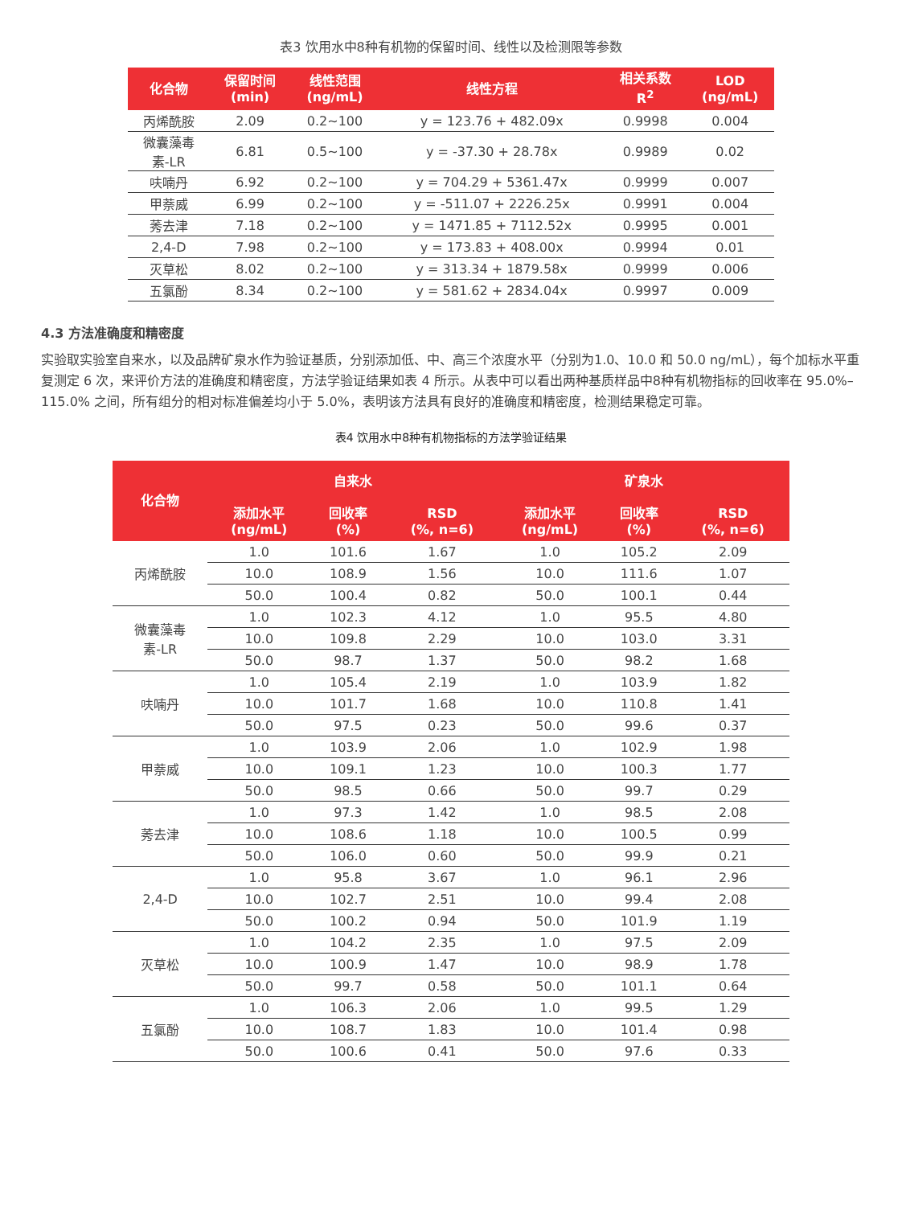表3 饮用水中8种有机物的保留时间、线性以及检测限等参数
| 化合物 | 保留时间 (min) | 线性范围 (ng/mL) | 线性方程 | 相关系数 R<sup>2</sup> | LOD (ng/mL) |
| --- | --- | --- | --- | --- | --- |
| 丙烯酰胺 | 2.09 | 0.2~100 | y = 123.76 + 482.09x | 0.9998 | 0.004 |
| 微囊藻毒 素-LR | 6.81 | 0.5~100 | y = -37.30 + 28.78x | 0.9989 | 0.02 |
| 呋喃丹 | 6.92 | 0.2~100 | y = 704.29 + 5361.47x | 0.9999 | 0.007 |
| 甲萘威 | 6.99 | 0.2~100 | y = -511.07 + 2226.25x | 0.9991 | 0.004 |
| 莠去津 | 7.18 | 0.2~100 | y = 1471.85 + 7112.52x | 0.9995 | 0.001 |
| 2,4-D | 7.98 | 0.2~100 | y = 173.83 + 408.00x | 0.9994 | 0.01 |
| 灭草松 | 8.02 | 0.2~100 | y = 313.34 + 1879.58x | 0.9999 | 0.006 |
| 五氯酚 | 8.34 | 0.2~100 | y = 581.62 + 2834.04x | 0.9997 | 0.009 |
4.3 方法准确度和精密度
实验取实验室自来水，以及品牌矿泉水作为验证基质，分别添加低、中、高三个浓度水平（分别为1.0、10.0 和 50.0 ng/mL），每个加标水平重复测定 6 次，来评价方法的准确度和精密度，方法学验证结果如表 4 所示。从表中可以看出两种基质样品中8种有机物指标的回收率在 95.0%–115.0% 之间，所有组分的相对标准偏差均小于 5.0%，表明该方法具有良好的准确度和精密度，检测结果稳定可靠。
表4 饮用水中8种有机物指标的方法学验证结果
| 化合物 | 自来水 | | | 矿泉水 | | |
| --- | --- | --- | --- | --- | --- | --- |
| | 添加水平 (ng/mL) | 回收率 (%) | RSD (%, n=6) | 添加水平 (ng/mL) | 回收率 (%) | RSD (%, n=6) |
| 丙烯酰胺 | 1.0 | 101.6 | 1.67 | 1.0 | 105.2 | 2.09 |
| | 10.0 | 108.9 | 1.56 | 10.0 | 111.6 | 1.07 |
| | 50.0 | 100.4 | 0.82 | 50.0 | 100.1 | 0.44 |
| 微囊藻毒 素-LR | 1.0 | 102.3 | 4.12 | 1.0 | 95.5 | 4.80 |
| | 10.0 | 109.8 | 2.29 | 10.0 | 103.0 | 3.31 |
| | 50.0 | 98.7 | 1.37 | 50.0 | 98.2 | 1.68 |
| 呋喃丹 | 1.0 | 105.4 | 2.19 | 1.0 | 103.9 | 1.82 |
| | 10.0 | 101.7 | 1.68 | 10.0 | 110.8 | 1.41 |
| | 50.0 | 97.5 | 0.23 | 50.0 | 99.6 | 0.37 |
| 甲萘威 | 1.0 | 103.9 | 2.06 | 1.0 | 102.9 | 1.98 |
| | 10.0 | 109.1 | 1.23 | 10.0 | 100.3 | 1.77 |
| | 50.0 | 98.5 | 0.66 | 50.0 | 99.7 | 0.29 |
| 莠去津 | 1.0 | 97.3 | 1.42 | 1.0 | 98.5 | 2.08 |
| | 10.0 | 108.6 | 1.18 | 10.0 | 100.5 | 0.99 |
| | 50.0 | 106.0 | 0.60 | 50.0 | 99.9 | 0.21 |
| 2,4-D | 1.0 | 95.8 | 3.67 | 1.0 | 96.1 | 2.96 |
| | 10.0 | 102.7 | 2.51 | 10.0 | 99.4 | 2.08 |
| | 50.0 | 100.2 | 0.94 | 50.0 | 101.9 | 1.19 |
| 灭草松 | 1.0 | 104.2 | 2.35 | 1.0 | 97.5 | 2.09 |
| | 10.0 | 100.9 | 1.47 | 10.0 | 98.9 | 1.78 |
| | 50.0 | 99.7 | 0.58 | 50.0 | 101.1 | 0.64 |
| 五氯酚 | 1.0 | 106.3 | 2.06 | 1.0 | 99.5 | 1.29 |
| | 10.0 | 108.7 | 1.83 | 10.0 | 101.4 | 0.98 |
| | 50.0 | 100.6 | 0.41 | 50.0 | 97.6 | 0.33 |